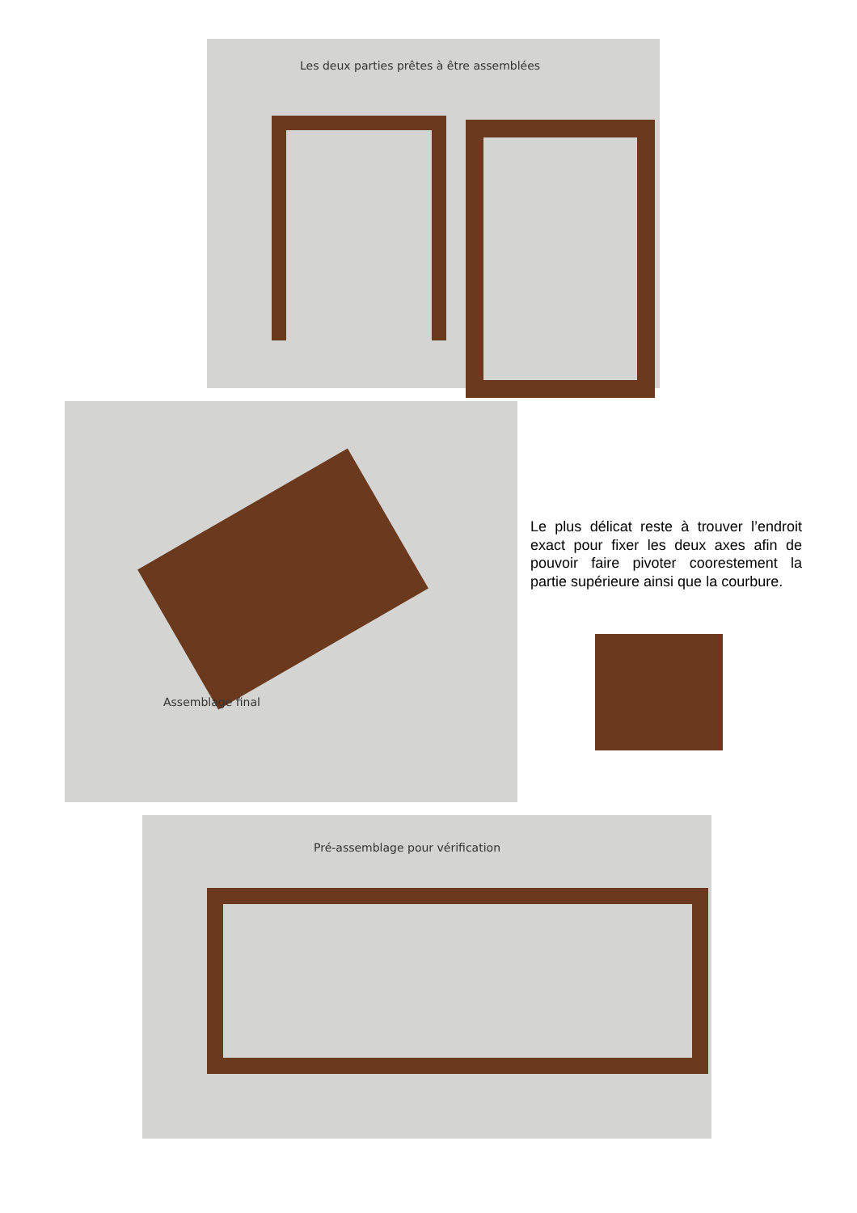Les deux parties prêtes à être assemblées
Assemblage final
Le plus délicat reste à trouver l’endroit exact pour fixer les deux axes afin de pouvoir faire pivoter coorestement la partie supérieure ainsi que la courbure.
Pré-assemblage pour vérification